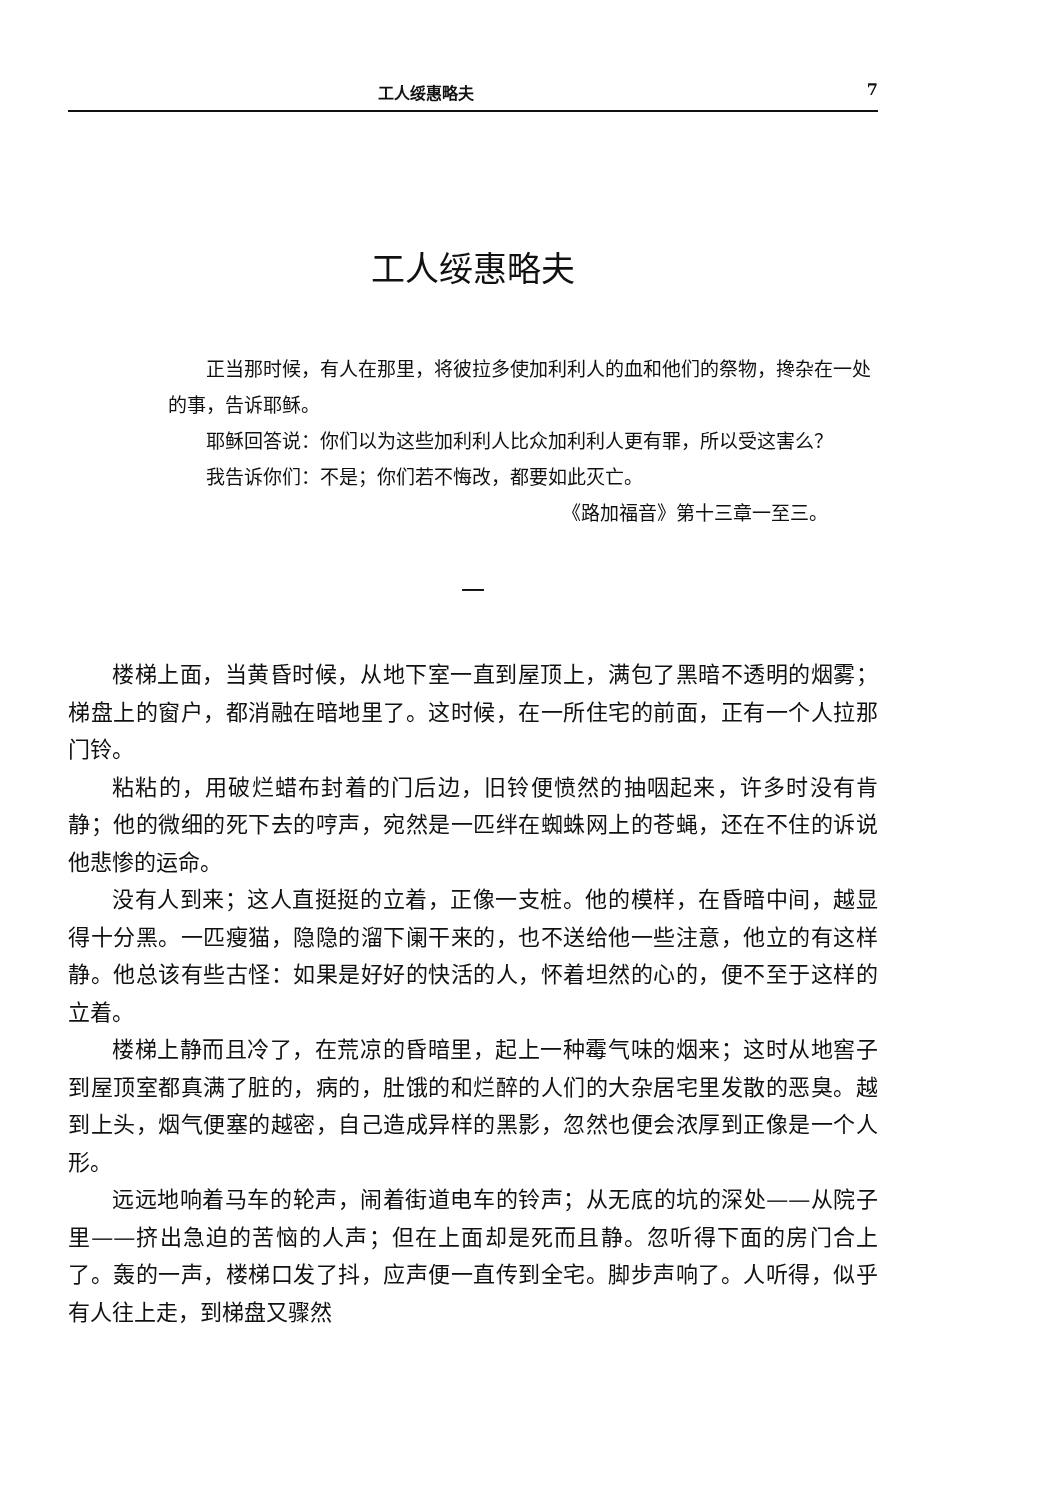工人绥惠略夫 7
工人绥惠略夫
正当那时候，有人在那里，将彼拉多使加利利人的血和他们的祭物，搀杂在一处的事，告诉耶稣。
耶稣回答说：你们以为这些加利利人比众加利利人更有罪，所以受这害么？
我告诉你们：不是；你们若不悔改，都要如此灭亡。
《路加福音》第十三章一至三。
一
楼梯上面，当黄昏时候，从地下室一直到屋顶上，满包了黑暗不透明的烟雾；梯盘上的窗户，都消融在暗地里了。这时候，在一所住宅的前面，正有一个人拉那门铃。
粘粘的，用破烂蜡布封着的门后边，旧铃便愤然的抽咽起来，许多时没有肯静；他的微细的死下去的哼声，宛然是一匹绊在蜘蛛网上的苍蝇，还在不住的诉说他悲惨的运命。
没有人到来；这人直挺挺的立着，正像一支桩。他的模样，在昏暗中间，越显得十分黑。一匹瘦猫，隐隐的溜下阑干来的，也不送给他一些注意，他立的有这样静。他总该有些古怪：如果是好好的快活的人，怀着坦然的心的，便不至于这样的立着。
楼梯上静而且冷了，在荒凉的昏暗里，起上一种霉气味的烟来；这时从地窖子到屋顶室都真满了脏的，病的，肚饿的和烂醉的人们的大杂居宅里发散的恶臭。越到上头，烟气便塞的越密，自己造成异样的黑影，忽然也便会浓厚到正像是一个人形。
远远地响着马车的轮声，闹着街道电车的铃声；从无底的坑的深处——从院子里——挤出急迫的苦恼的人声；但在上面却是死而且静。忽听得下面的房门合上了。轰的一声，楼梯口发了抖，应声便一直传到全宅。脚步声响了。人听得，似乎有人往上走，到梯盘又骤然